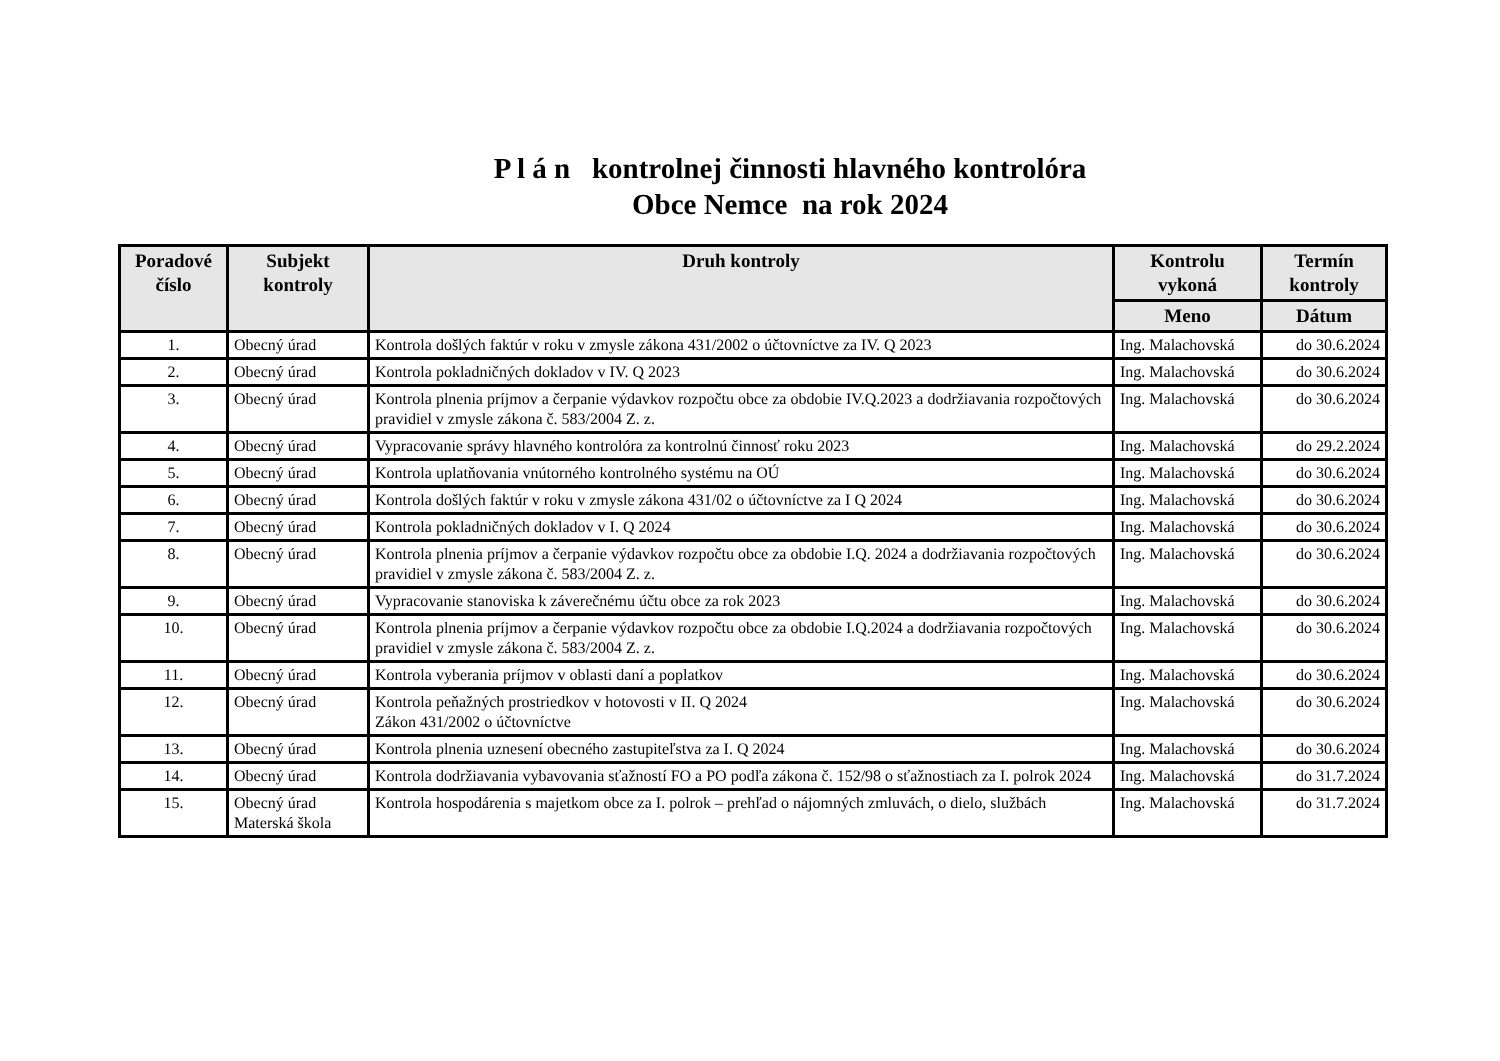P l á n kontrolnej činnosti hlavného kontrolóra
Obce Nemce na rok 2024
| Poradové číslo | Subjekt kontroly | Druh kontroly | Kontrolu vykoná | Termín kontroly |
| --- | --- | --- | --- | --- |
| | | | Meno | Dátum |
| 1. | Obecný úrad | Kontrola došlých faktúr v roku v zmysle zákona 431/2002 o účtovníctve za IV. Q 2023 | Ing. Malachovská | do 30.6.2024 |
| 2. | Obecný úrad | Kontrola pokladničných dokladov v IV. Q 2023 | Ing. Malachovská | do 30.6.2024 |
| 3. | Obecný úrad | Kontrola plnenia príjmov a čerpanie výdavkov rozpočtu obce za obdobie IV.Q.2023 a dodržiavania rozpočtových pravidiel v zmysle zákona č. 583/2004 Z. z. | Ing. Malachovská | do 30.6.2024 |
| 4. | Obecný úrad | Vypracovanie správy hlavného kontrolóra za kontrolnú činnosť roku 2023 | Ing. Malachovská | do 29.2.2024 |
| 5. | Obecný úrad | Kontrola uplatňovania vnútorného kontrolného systému na OÚ | Ing. Malachovská | do 30.6.2024 |
| 6. | Obecný úrad | Kontrola došlých faktúr v roku v zmysle zákona 431/02 o účtovníctve za I Q 2024 | Ing. Malachovská | do 30.6.2024 |
| 7. | Obecný úrad | Kontrola pokladničných dokladov v I. Q 2024 | Ing. Malachovská | do 30.6.2024 |
| 8. | Obecný úrad | Kontrola plnenia príjmov a čerpanie výdavkov rozpočtu obce za obdobie I.Q. 2024 a dodržiavania rozpočtových pravidiel v zmysle zákona č. 583/2004 Z. z. | Ing. Malachovská | do 30.6.2024 |
| 9. | Obecný úrad | Vypracovanie stanoviska k záverečnému účtu obce za rok 2023 | Ing. Malachovská | do 30.6.2024 |
| 10. | Obecný úrad | Kontrola plnenia príjmov a čerpanie výdavkov rozpočtu obce za obdobie I.Q.2024 a dodržiavania rozpočtových pravidiel v zmysle zákona č. 583/2004 Z. z. | Ing. Malachovská | do 30.6.2024 |
| 11. | Obecný úrad | Kontrola vyberania príjmov v oblasti daní a poplatkov | Ing. Malachovská | do 30.6.2024 |
| 12. | Obecný úrad | Kontrola peňažných prostriedkov v hotovosti v II. Q 2024 Zákon 431/2002 o účtovníctve | Ing. Malachovská | do 30.6.2024 |
| 13. | Obecný úrad | Kontrola plnenia uznesení obecného zastupiteľstva za I. Q 2024 | Ing. Malachovská | do 30.6.2024 |
| 14. | Obecný úrad | Kontrola dodržiavania vybavovania sťažností FO a PO podľa zákona č. 152/98 o sťažnostiach za I. polrok 2024 | Ing. Malachovská | do 31.7.2024 |
| 15. | Obecný úrad Materská škola | Kontrola hospodárenia s majetkom obce za I. polrok – prehľad o nájomných zmluvách, o dielo, službách | Ing. Malachovská | do 31.7.2024 |